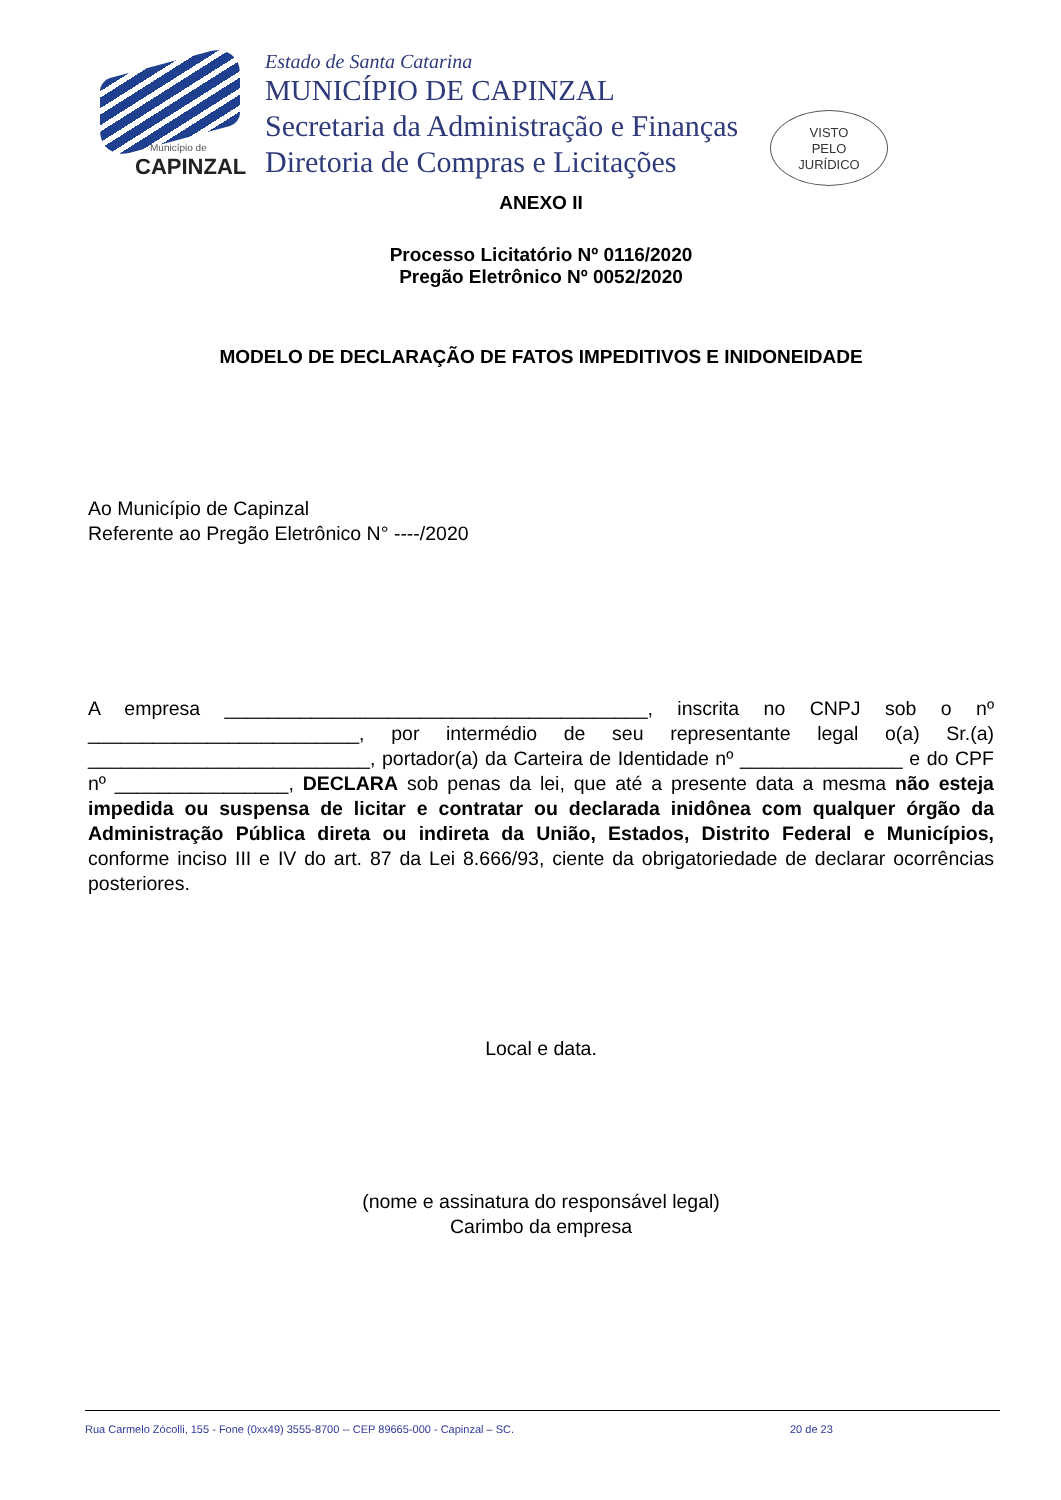Município de
CAPINZAL
Estado de Santa Catarina
MUNICÍPIO DE CAPINZAL
Secretaria da Administração e Finanças
Diretoria de Compras e Licitações
VISTO
PELO
JURÍDICO
ANEXO II
Processo Licitatório Nº 0116/2020
Pregão Eletrônico Nº 0052/2020
MODELO DE DECLARAÇÃO DE FATOS IMPEDITIVOS E INIDONEIDADE
Ao Município de Capinzal
Referente ao Pregão Eletrônico N° ----/2020
A empresa _______________________________________, inscrita no CNPJ sob o nº _________________________, por intermédio de seu representante legal o(a) Sr.(a) __________________________, portador(a) da Carteira de Identidade nº _______________ e do CPF nº ________________, DECLARA sob penas da lei, que até a presente data a mesma não esteja impedida ou suspensa de licitar e contratar ou declarada inidônea com qualquer órgão da Administração Pública direta ou indireta da União, Estados, Distrito Federal e Municípios, conforme inciso III e IV do art. 87 da Lei 8.666/93, ciente da obrigatoriedade de declarar ocorrências posteriores.
Local e data.
(nome e assinatura do responsável legal)
Carimbo da empresa
Rua Carmelo Zócolli, 155 - Fone (0xx49) 3555-8700 -- CEP 89665-000 - Capinzal – SC. 20 de 23